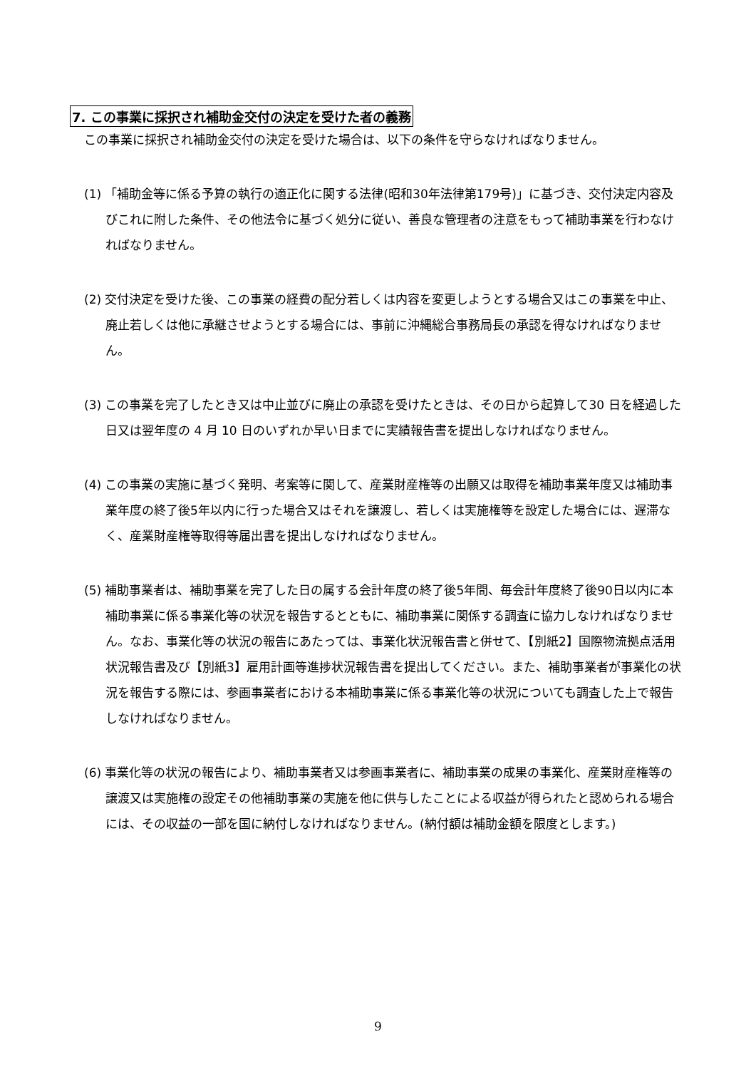7. この事業に採択され補助金交付の決定を受けた者の義務
この事業に採択され補助金交付の決定を受けた場合は、以下の条件を守らなければなりません。
(1) 「補助金等に係る予算の執行の適正化に関する法律(昭和30年法律第179号)」に基づき、交付決定内容及びこれに附した条件、その他法令に基づく処分に従い、善良な管理者の注意をもって補助事業を行わなければなりません。
(2) 交付決定を受けた後、この事業の経費の配分若しくは内容を変更しようとする場合又はこの事業を中止、廃止若しくは他に承継させようとする場合には、事前に沖縄総合事務局長の承認を得なければなりません。
(3) この事業を完了したとき又は中止並びに廃止の承認を受けたときは、その日から起算して30 日を経過した日又は翌年度の 4 月 10 日のいずれか早い日までに実績報告書を提出しなければなりません。
(4) この事業の実施に基づく発明、考案等に関して、産業財産権等の出願又は取得を補助事業年度又は補助事業年度の終了後5年以内に行った場合又はそれを譲渡し、若しくは実施権等を設定した場合には、遅滞なく、産業財産権等取得等届出書を提出しなければなりません。
(5) 補助事業者は、補助事業を完了した日の属する会計年度の終了後5年間、毎会計年度終了後90日以内に本補助事業に係る事業化等の状況を報告するとともに、補助事業に関係する調査に協力しなければなりません。なお、事業化等の状況の報告にあたっては、事業化状況報告書と併せて、【別紙2】国際物流拠点活用状況報告書及び【別紙3】雇用計画等進捗状況報告書を提出してください。また、補助事業者が事業化の状況を報告する際には、参画事業者における本補助事業に係る事業化等の状況についても調査した上で報告しなければなりません。
(6) 事業化等の状況の報告により、補助事業者又は参画事業者に、補助事業の成果の事業化、産業財産権等の譲渡又は実施権の設定その他補助事業の実施を他に供与したことによる収益が得られたと認められる場合には、その収益の一部を国に納付しなければなりません。(納付額は補助金額を限度とします。)
9